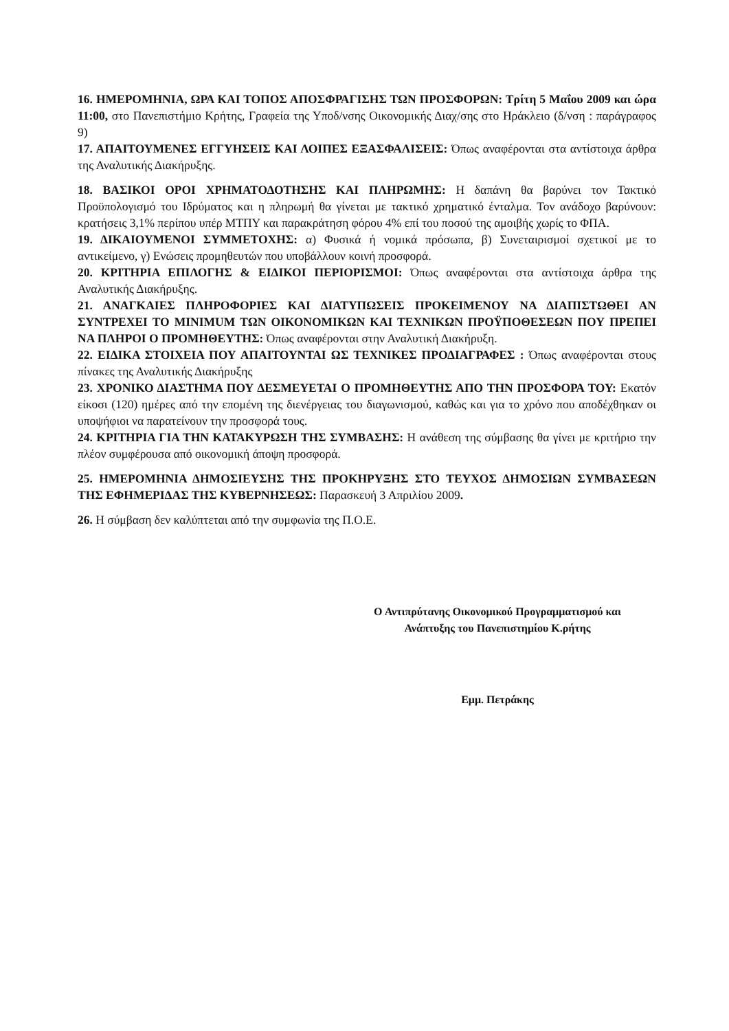16. ΗΜΕΡΟΜΗΝΙΑ, ΩΡΑ ΚΑΙ ΤΟΠΟΣ ΑΠΟΣΦΡΑΓΙΣΗΣ ΤΩΝ ΠΡΟΣΦΟΡΩΝ: Τρίτη 5 Μαΐου 2009 και ώρα 11:00, στο Πανεπιστήμιο Κρήτης, Γραφεία της Υποδ/νσης Οικονομικής Διαχ/σης στο Ηράκλειο (δ/νση : παράγραφος 9)
17. ΑΠΑΙΤΟΥΜΕΝΕΣ ΕΓΓΥΗΣΕΙΣ ΚΑΙ ΛΟΙΠΕΣ ΕΞΑΣΦΑΛΙΣΕΙΣ: Όπως αναφέρονται στα αντίστοιχα άρθρα της Αναλυτικής Διακήρυξης.
18. ΒΑΣΙΚΟΙ ΟΡΟΙ ΧΡΗΜΑΤΟΔΟΤΗΣΗΣ ΚΑΙ ΠΛΗΡΩΜΗΣ: Η δαπάνη θα βαρύνει τον Τακτικό Προϋπολογισμό του Ιδρύματος και η πληρωμή θα γίνεται με τακτικό χρηματικό ένταλμα. Τον ανάδοχο βαρύνουν: κρατήσεις 3,1% περίπου υπέρ ΜΤΠΥ και παρακράτηση φόρου 4% επί του ποσού της αμοιβής χωρίς το ΦΠΑ.
19. ΔΙΚΑΙΟΥΜΕΝΟΙ ΣΥΜΜΕΤΟΧΗΣ: α) Φυσικά ή νομικά πρόσωπα, β) Συνεταιρισμοί σχετικοί με το αντικείμενο, γ) Ενώσεις προμηθευτών που υποβάλλουν κοινή προσφορά.
20. ΚΡΙΤΗΡΙΑ ΕΠΙΛΟΓΗΣ & ΕΙΔΙΚΟΙ ΠΕΡΙΟΡΙΣΜΟΙ: Όπως αναφέρονται στα αντίστοιχα άρθρα της Αναλυτικής Διακήρυξης.
21. ΑΝΑΓΚΑΙΕΣ ΠΛΗΡΟΦΟΡΙΕΣ ΚΑΙ ΔΙΑΤΥΠΩΣΕΙΣ ΠΡΟΚΕΙΜΕΝΟΥ ΝΑ ΔΙΑΠΙΣΤΩΘΕΙ ΑΝ ΣΥΝΤΡΕΧΕΙ ΤΟ MINIMUM ΤΩΝ ΟΙΚΟΝΟΜΙΚΩΝ ΚΑΙ ΤΕΧΝΙΚΩΝ ΠΡΟΫΠΟΘΕΣΕΩΝ ΠΟΥ ΠΡΕΠΕΙ ΝΑ ΠΛΗΡΟΙ Ο ΠΡΟΜΗΘΕΥΤΗΣ: Όπως αναφέρονται στην Αναλυτική Διακήρυξη.
22. ΕΙΔΙΚΑ ΣΤΟΙΧΕΙΑ ΠΟΥ ΑΠΑΙΤΟΥΝΤΑΙ ΩΣ ΤΕΧΝΙΚΕΣ ΠΡΟΔΙΑΓΡΑΦΕΣ : Όπως αναφέρονται στους πίνακες της Αναλυτικής Διακήρυξης
23. ΧΡΟΝΙΚΟ ΔΙΑΣΤΗΜΑ ΠΟΥ ΔΕΣΜΕΥΕΤΑΙ Ο ΠΡΟΜΗΘΕΥΤΗΣ ΑΠΟ ΤΗΝ ΠΡΟΣΦΟΡΑ ΤΟΥ: Εκατόν είκοσι (120) ημέρες από την επομένη της διενέργειας του διαγωνισμού, καθώς και για το χρόνο που αποδέχθηκαν οι υποψήφιοι να παρατείνουν την προσφορά τους.
24. ΚΡΙΤΗΡΙΑ ΓΙΑ ΤΗΝ ΚΑΤΑΚΥΡΩΣΗ ΤΗΣ ΣΥΜΒΑΣΗΣ: Η ανάθεση της σύμβασης θα γίνει με κριτήριο την πλέον συμφέρουσα από οικονομική άποψη προσφορά.
25. ΗΜΕΡΟΜΗΝΙΑ ΔΗΜΟΣΙΕΥΣΗΣ ΤΗΣ ΠΡΟΚΗΡΥΞΗΣ ΣΤΟ ΤΕΥΧΟΣ ΔΗΜΟΣΙΩΝ ΣΥΜΒΑΣΕΩΝ ΤΗΣ ΕΦΗΜΕΡΙΔΑΣ ΤΗΣ ΚΥΒΕΡΝΗΣΕΩΣ: Παρασκευή 3 Απριλίου 2009.
26. Η σύμβαση δεν καλύπτεται από την συμφωνία της Π.Ο.Ε.
Ο Αντιπρύτανης Οικονομικού Προγραμματισμού και
Ανάπτυξης του Πανεπιστημίου Κ.ρήτης
Εμμ. Πετράκης